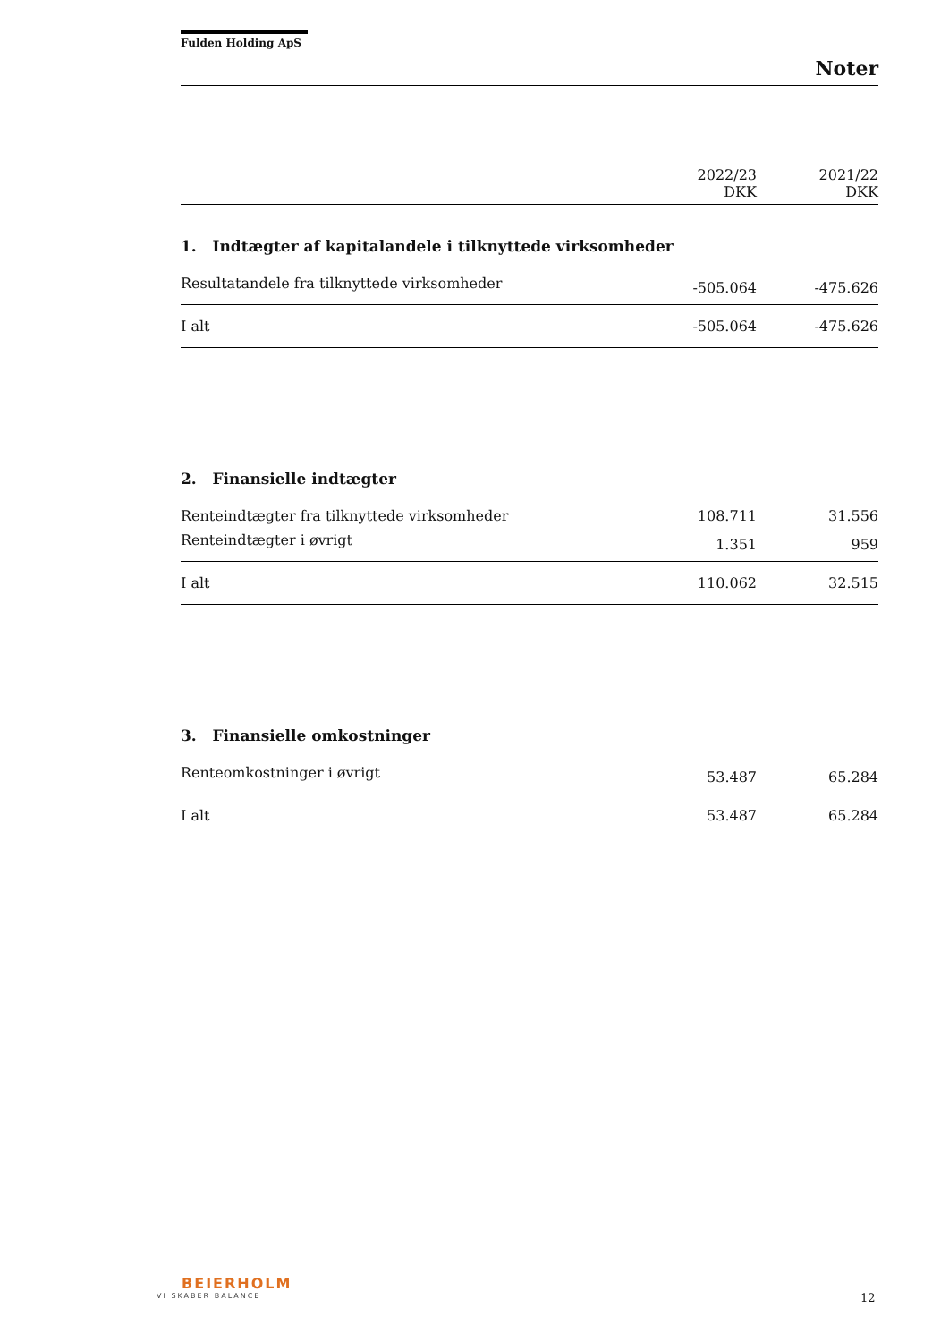Fulden Holding ApS
Noter
| | 2022/23 DKK | 2021/22 DKK |
| --- | --- | --- |
1. Indtægter af kapitalandele i tilknyttede virksomheder
| Resultatandele fra tilknyttede virksomheder | -505.064 | -475.626 |
| I alt | -505.064 | -475.626 |
2. Finansielle indtægter
| Renteindtægter fra tilknyttede virksomheder | 108.711 | 31.556 |
| Renteindtægter i øvrigt | 1.351 | 959 |
| I alt | 110.062 | 32.515 |
3. Finansielle omkostninger
| Renteomkostninger i øvrigt | 53.487 | 65.284 |
| I alt | 53.487 | 65.284 |
BEIERHOLM
VI SKABER BALANCE
12